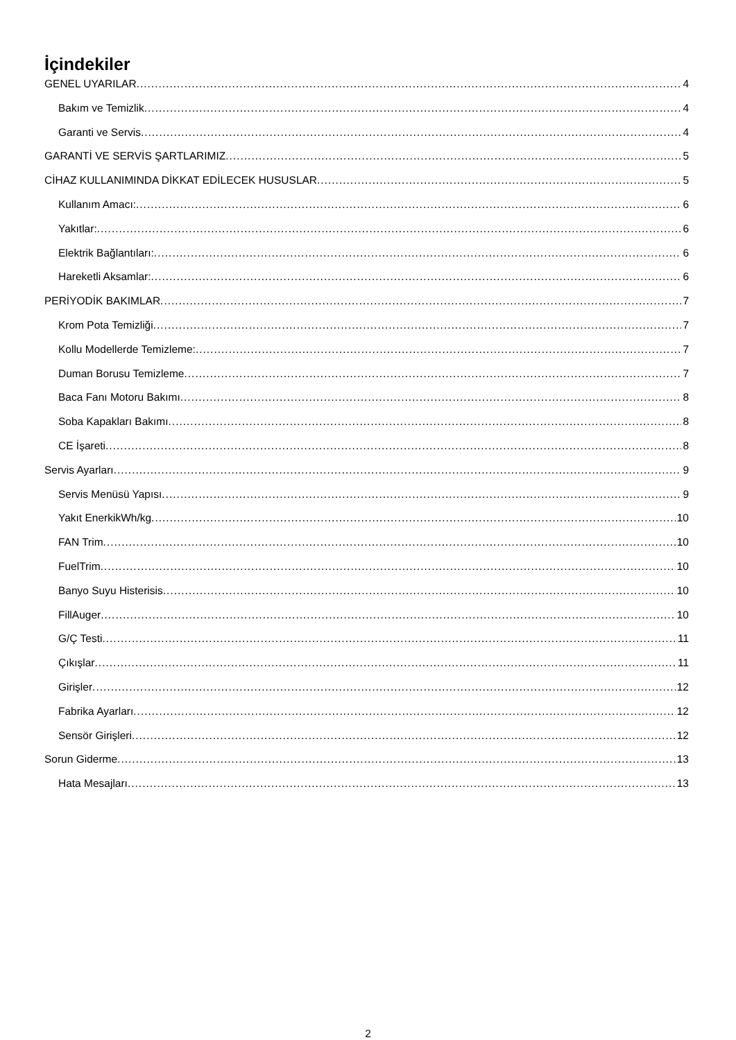İçindekiler
GENEL UYARILAR 4
Bakım ve Temizlik 4
Garanti ve Servis 4
GARANTİ VE SERVİS ŞARTLARIMIZ 5
CİHAZ KULLANIMINDA DİKKAT EDİLECEK HUSUSLAR 5
Kullanım Amacı: 6
Yakıtlar: 6
Elektrik Bağlantıları: 6
Hareketli Aksamlar: 6
PERİYODİK BAKIMLAR 7
Krom Pota Temizliği 7
Kollu Modellerde Temizleme: 7
Duman Borusu Temizleme 7
Baca Fanı Motoru Bakımı 8
Soba Kapakları Bakımı 8
CE İşareti 8
Servis Ayarları 9
Servis Menüsü Yapısı 9
Yakıt EnerkikWh/kg 10
FAN Trim 10
FuelTrim 10
Banyo Suyu Histerisis 10
FillAuger 10
G/Ç Testi 11
Çıkışlar 11
Girişler 12
Fabrika Ayarları 12
Sensör Girişleri 12
Sorun Giderme 13
Hata Mesajları 13
2